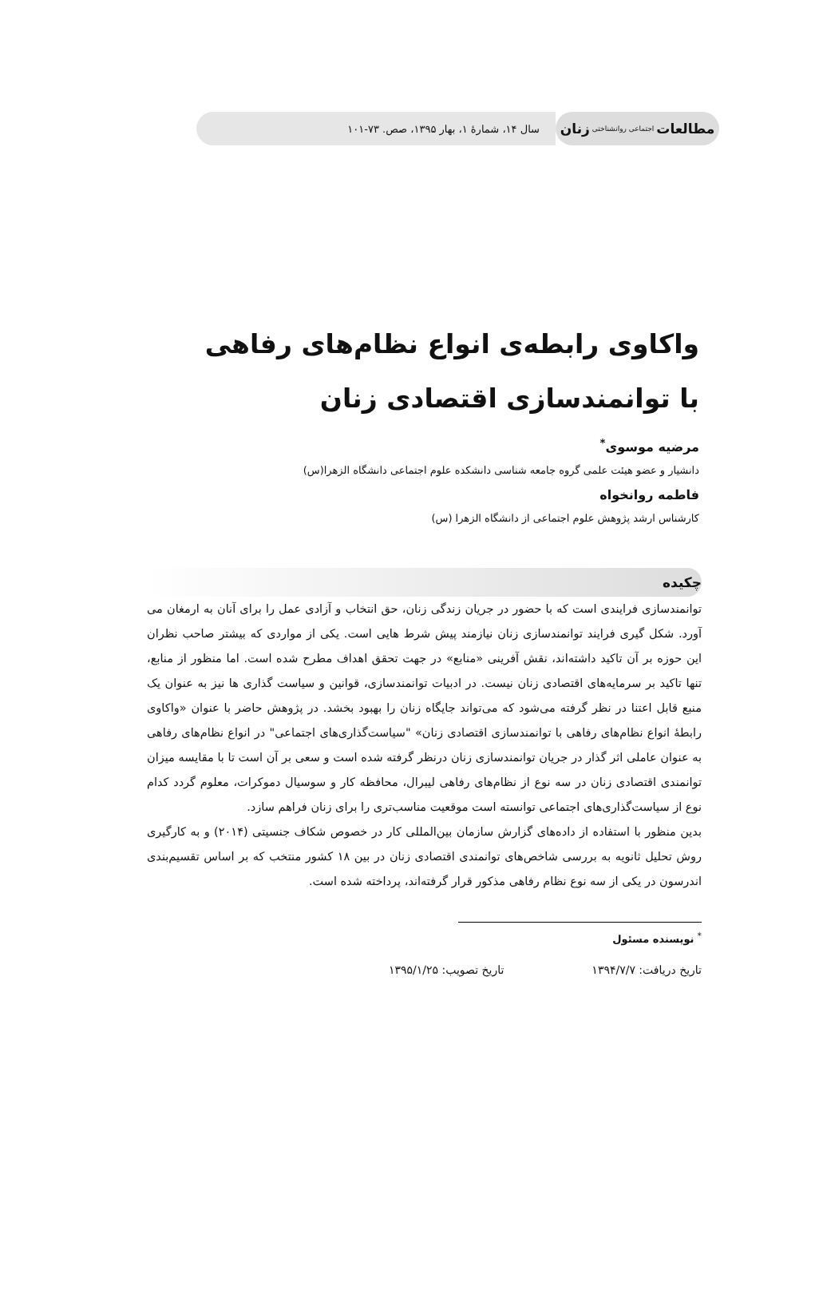مطالعات اجتماعی روانشناختی زنان
سال ۱۴، شمارهٔ ۱، بهار ۱۳۹۵، صص. ۷۳-۱۰۱
واکاوی رابطه‌ی انواع نظام‌های رفاهی با توانمندسازی اقتصادی زنان
مرضیه موسوی<sup>*</sup>
دانشیار و عضو هیئت علمی گروه جامعه شناسی دانشکده علوم اجتماعی دانشگاه الزهرا(س)
فاطمه روانخواه
کارشناس ارشد پژوهش علوم اجتماعی از دانشگاه الزهرا (س)
چکیده
توانمندسازی فرایندی است که با حضور در جریان زندگی زنان، حق انتخاب و آزادی عمل را برای آنان به ارمغان می آورد. شکل گیری فرایند توانمندسازی زنان نیازمند پیش شرط هایی است. یکی از مواردی که بیشتر صاحب نظران این حوزه بر آن تاکید داشته‌اند، نقش آفرینی «منابع» در جهت تحقق اهداف مطرح شده است. اما منظور از منابع، تنها تاکید بر سرمایه‌های اقتصادی زنان نیست. در ادبیات توانمندسازی، قوانین و سیاست گذاری ها نیز به عنوان یک منبع قابل اعتنا در نظر گرفته می‌شود که می‌تواند جایگاه زنان را بهبود بخشد. در پژوهش حاضر با عنوان «واکاوی رابطهٔ انواع نظام‌های رفاهی با توانمندسازی اقتصادی زنان» "سیاست‌گذاری‌های اجتماعی" در انواع نظام‌های رفاهی به عنوان عاملی اثر گذار در جریان توانمندسازی زنان درنظر گرفته شده است و سعی بر آن است تا با مقایسه میزان توانمندی اقتصادی زنان در سه نوع از نظام‌های رفاهی لیبرال، محافظه کار و سوسیال دموکرات، معلوم گردد کدام نوع از سیاست‌گذاری‌های اجتماعی توانسته است موقعیت مناسب‌تری را برای زنان فراهم سازد.
بدین منظور با استفاده از داده‌های گزارش سازمان بین‌المللی کار در خصوص شکاف جنسیتی (۲۰۱۴) و به کارگیری روش تحلیل ثانویه به بررسی شاخص‌های توانمندی اقتصادی زنان در بین ۱۸ کشور منتخب که بر اساس تقسیم‌بندی اندرسون در یکی از سه نوع نظام رفاهی مذکور قرار گرفته‌اند، پرداخته شده است.
<sup>*</sup> نویسنده مسئول
تاریخ دریافت: ۱۳۹۴/۷/۷ تاریخ تصویب: ۱۳۹۵/۱/۲۵